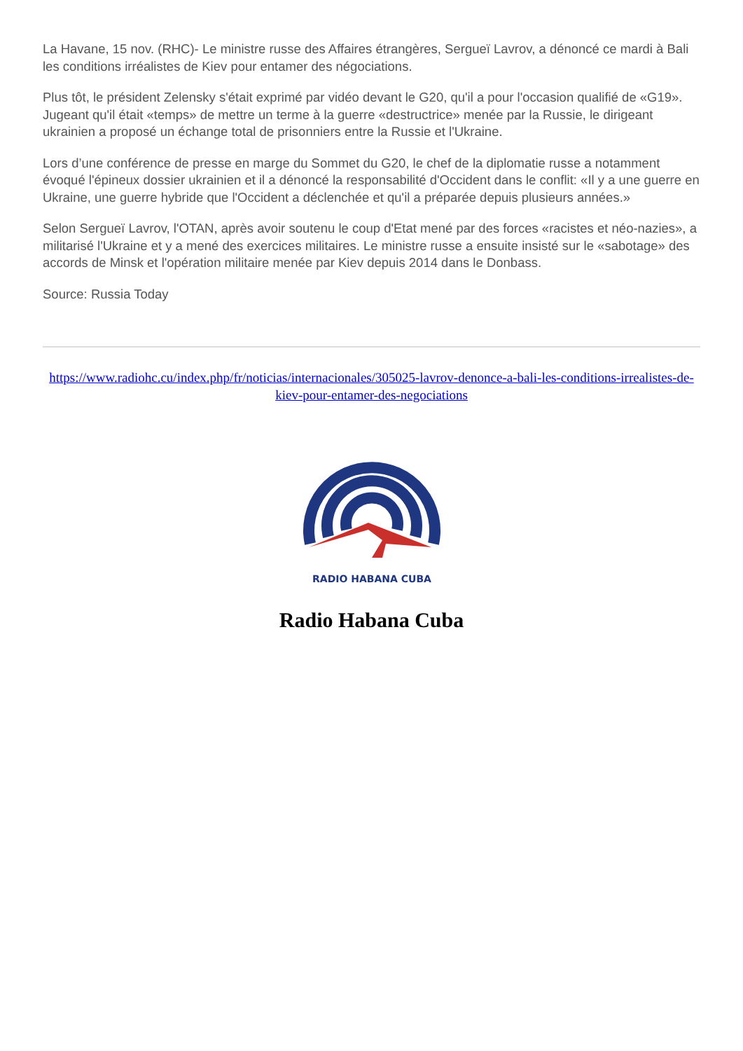La Havane, 15 nov. (RHC)- Le ministre russe des Affaires étrangères, Sergueï Lavrov, a dénoncé ce mardi à Bali les conditions irréalistes de Kiev pour entamer des négociations.
Plus tôt, le président Zelensky s'était exprimé par vidéo devant le G20, qu'il a pour l'occasion qualifié de «G19». Jugeant qu'il était «temps» de mettre un terme à la guerre «destructrice» menée par la Russie, le dirigeant ukrainien a proposé un échange total de prisonniers entre la Russie et l'Ukraine.
Lors d’une conférence de presse en marge du Sommet du G20, le chef de la diplomatie russe a notamment évoqué l'épineux dossier ukrainien et il a dénoncé la responsabilité d'Occident dans le conflit: «Il y a une guerre en Ukraine, une guerre hybride que l'Occident a déclenchée et qu'il a préparée depuis plusieurs années.»
Selon Sergueï Lavrov, l'OTAN, après avoir soutenu le coup d'Etat mené par des forces «racistes et néo-nazies», a militarisé l'Ukraine et y a mené des exercices militaires. Le ministre russe a ensuite insisté sur le «sabotage» des accords de Minsk et l'opération militaire menée par Kiev depuis 2014 dans le Donbass.
Source: Russia Today
https://www.radiohc.cu/index.php/fr/noticias/internacionales/305025-lavrov-denonce-a-bali-les-conditions-irrealistes-de-kiev-pour-entamer-des-negociations
RADIO HABANA CUBA
Radio Habana Cuba